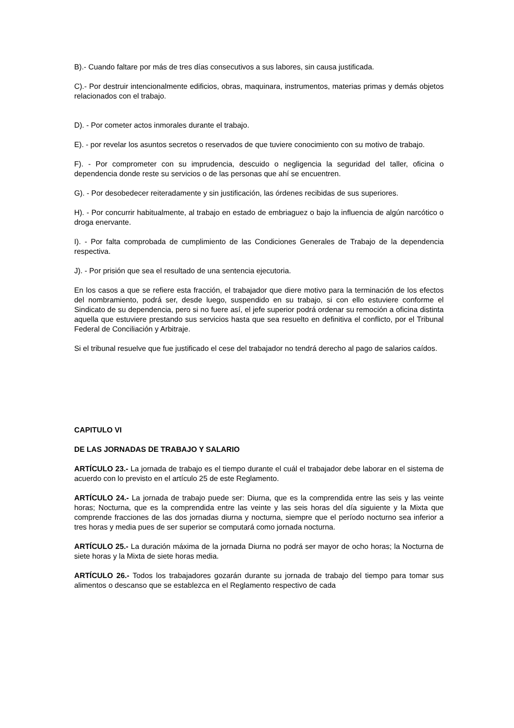B).- Cuando faltare por más de tres días consecutivos a sus labores, sin causa justificada.
C).- Por destruir intencionalmente edificios, obras, maquinara, instrumentos, materias primas y demás objetos relacionados con el trabajo.
D). - Por cometer actos inmorales durante el trabajo.
E). - por revelar los asuntos secretos o reservados de que tuviere conocimiento con su motivo de trabajo.
F). - Por comprometer con su imprudencia, descuido o negligencia la seguridad del taller, oficina o dependencia donde reste su servicios o de las personas que ahí se encuentren.
G). - Por desobedecer reiteradamente y sin justificación, las órdenes recibidas de sus superiores.
H). - Por concurrir habitualmente, al trabajo en estado de embriaguez o bajo la influencia de algún narcótico o droga enervante.
I). - Por falta comprobada de cumplimiento de las Condiciones Generales de Trabajo de la dependencia respectiva.
J). - Por prisión que sea el resultado de una sentencia ejecutoria.
En los casos a que se refiere esta fracción, el trabajador que diere motivo para la terminación de los efectos del nombramiento, podrá ser, desde luego, suspendido en su trabajo, si con ello estuviere conforme el Sindicato de su dependencia, pero si no fuere así, el jefe superior podrá ordenar su remoción a oficina distinta aquella que estuviere prestando sus servicios hasta que sea resuelto en definitiva el conflicto, por el Tribunal Federal de Conciliación y Arbitraje.
Si el tribunal resuelve que fue justificado el cese del trabajador no tendrá derecho al pago de salarios caídos.
CAPITULO VI
DE LAS JORNADAS DE TRABAJO Y SALARIO
ARTÍCULO 23.- La jornada de trabajo es el tiempo durante el cuál el trabajador debe laborar en el sistema de acuerdo con lo previsto en el artículo 25 de este Reglamento.
ARTÍCULO 24.- La jornada de trabajo puede ser: Diurna, que es la comprendida entre las seis y las veinte horas; Nocturna, que es la comprendida entre las veinte y las seis horas del día siguiente y la Mixta que comprende fracciones de las dos jornadas diurna y nocturna, siempre que el período nocturno sea inferior a tres horas y media pues de ser superior se computará como jornada nocturna.
ARTÍCULO 25.- La duración máxima de la jornada Diurna no podrá ser mayor de ocho horas; la Nocturna de siete horas y la Mixta de siete horas media.
ARTÍCULO 26.- Todos los trabajadores gozarán durante su jornada de trabajo del tiempo para tomar sus alimentos o descanso que se establezca en el Reglamento respectivo de cada